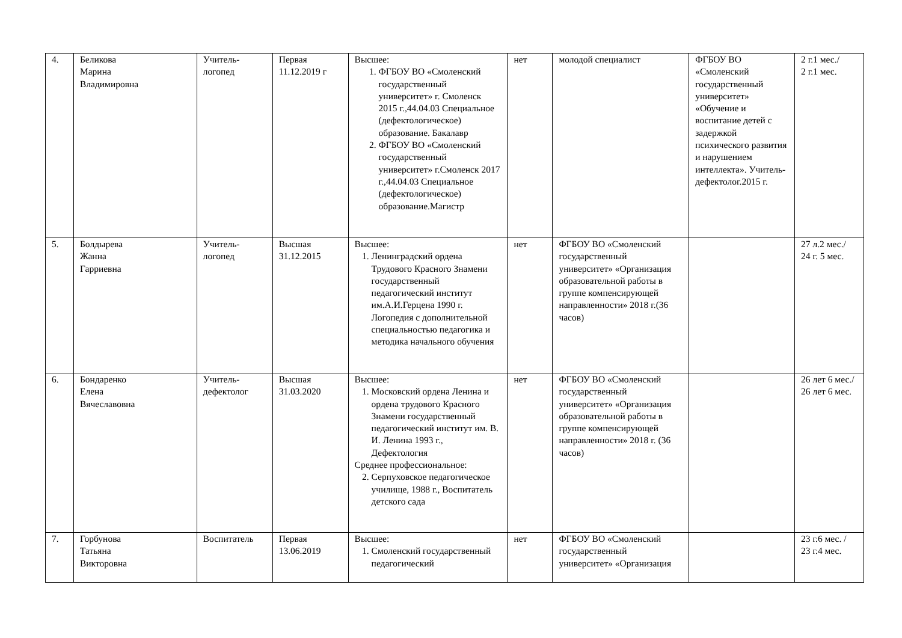| 4. | Беликова Марина Владимировна | Учитель- логопед | Первая 11.12.2019 г | Высшее: 1. ФГБОУ ВО «Смоленский государственный университет» г. Смоленск 2015 г.,44.04.03 Специальное (дефектологическое) образование. Бакалавр 2. ФГБОУ ВО «Смоленский государственный университет» г.Смоленск 2017 г.,44.04.03 Специальное (дефектологическое) образование.Магистр | нет | молодой специалист | ФГБОУ ВО «Смоленский государственный университет» «Обучение и воспитание детей с задержкой психического развития и нарушением интеллекта». Учитель-дефектолог.2015 г. | 2 г.1 мес./ 2 г.1 мес. |
| 5. | Болдырева Жанна Гарриевна | Учитель- логопед | Высшая 31.12.2015 | Высшее: 1. Ленинградский ордена Трудового Красного Знамени государственный педагогический институт им.А.И.Герцена 1990 г. Логопедия с дополнительной специальностью педагогика и методика начального обучения | нет | ФГБОУ ВО «Смоленский государственный университет» «Организация образовательной работы в группе компенсирующей направленности» 2018 г.(36 часов) | | 27 л.2 мес./ 24 г. 5 мес. |
| 6. | Бондаренко Елена Вячеславовна | Учитель- дефектолог | Высшая 31.03.2020 | Высшее: 1. Московский ордена Ленина и ордена трудового Красного Знамени государственный педагогический институт им. В. И. Ленина 1993 г., Дефектология Среднее профессиональное: 2. Серпуховское педагогическое училище, 1988 г., Воспитатель детского сада | нет | ФГБОУ ВО «Смоленский государственный университет» «Организация образовательной работы в группе компенсирующей направленности» 2018 г. (36 часов) | | 26 лет 6 мес./ 26 лет 6 мес. |
| 7. | Горбунова Татьяна Викторовна | Воспитатель | Первая 13.06.2019 | Высшее: 1. Смоленский государственный педагогический | нет | ФГБОУ ВО «Смоленский государственный университет» «Организация | | 23 г.6 мес. / 23 г.4 мес. |